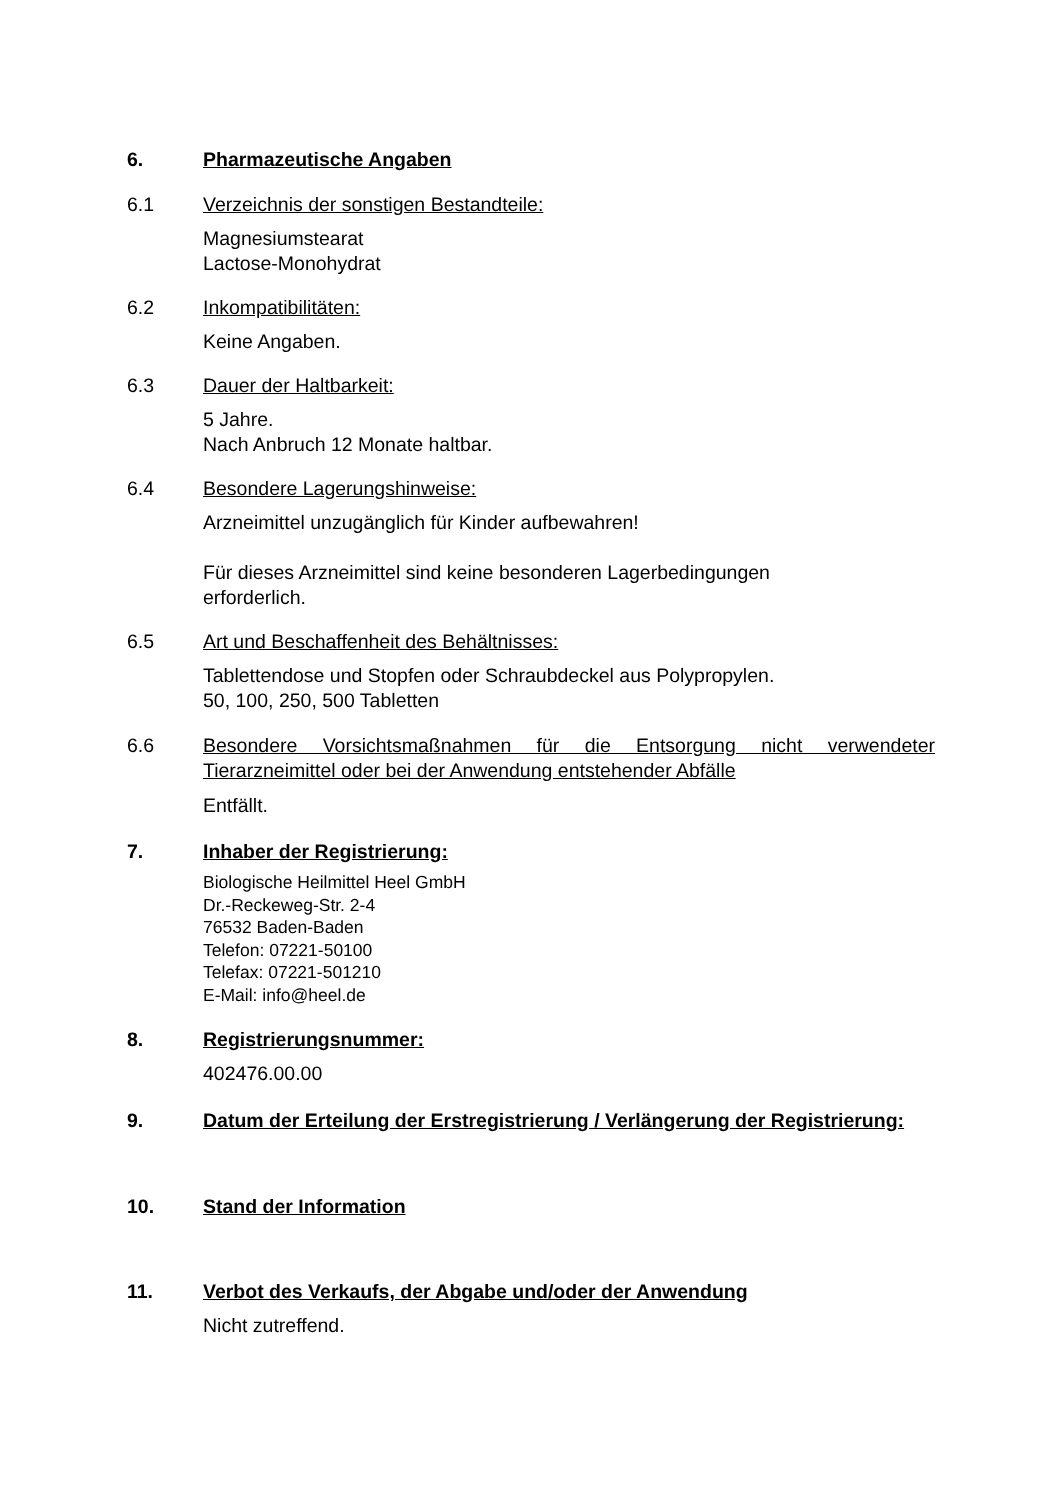6. Pharmazeutische Angaben
6.1 Verzeichnis der sonstigen Bestandteile:
Magnesiumstearat
Lactose-Monohydrat
6.2 Inkompatibilitäten:
Keine Angaben.
6.3 Dauer der Haltbarkeit:
5 Jahre.
Nach Anbruch 12 Monate haltbar.
6.4 Besondere Lagerungshinweise:
Arzneimittel unzugänglich für Kinder aufbewahren!
Für dieses Arzneimittel sind keine besonderen Lagerbedingungen
erforderlich.
6.5 Art und Beschaffenheit des Behältnisses:
Tablettendose und Stopfen oder Schraubdeckel aus Polypropylen.
50, 100, 250, 500 Tabletten
6.6 Besondere Vorsichtsmaßnahmen für die Entsorgung nicht verwendeter Tierarzneimittel oder bei der Anwendung entstehender Abfälle
Entfällt.
7. Inhaber der Registrierung:
Biologische Heilmittel Heel GmbH
Dr.-Reckeweg-Str. 2-4
76532 Baden-Baden
Telefon: 07221-50100
Telefax: 07221-501210
E-Mail: info@heel.de
8. Registrierungsnummer:
402476.00.00
9. Datum der Erteilung der Erstregistrierung / Verlängerung der Registrierung:
10. Stand der Information
11. Verbot des Verkaufs, der Abgabe und/oder der Anwendung
Nicht zutreffend.